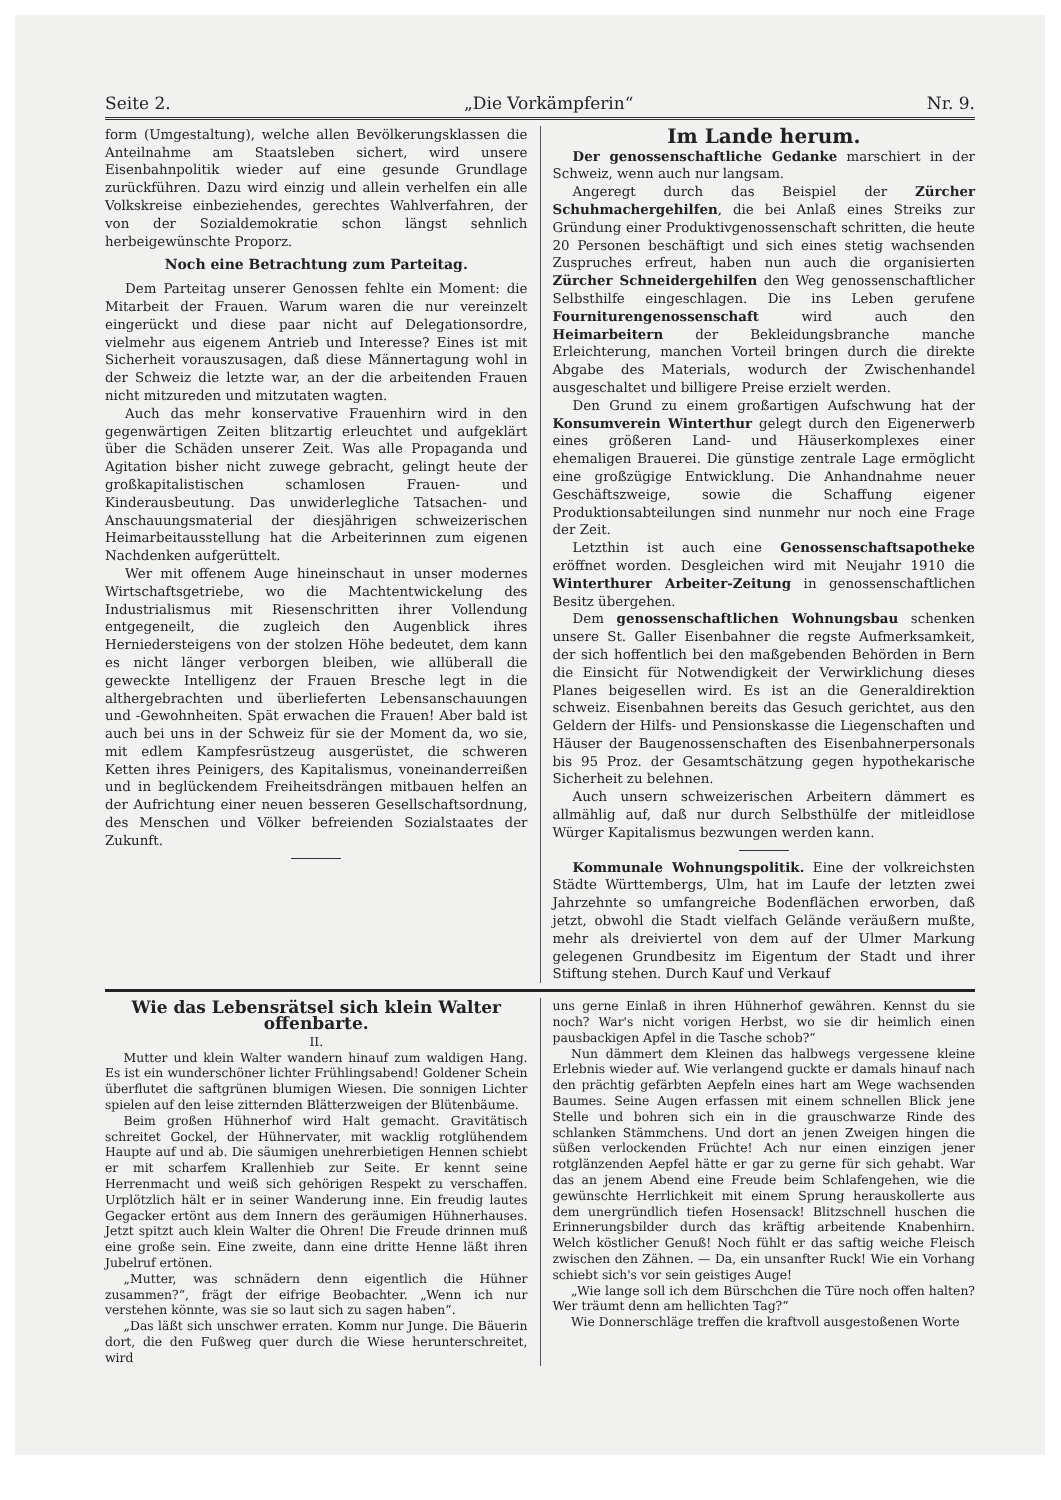Seite 2. „Die Vorkämpferin“Nr. 9.
form (Umgestaltung), welche allen Bevölkerungsklassen die Anteilnahme am Staatsleben sichert, wird unsere Eisenbahnpolitik wieder auf eine gesunde Grundlage zurückführen. Dazu wird einzig und allein verhelfen ein alle Volkskreise einbeziehendes, gerechtes Wahlverfahren, der von der Sozialdemokratie schon längst sehnlich herbeigewünschte Proporz.
Noch eine Betrachtung zum Parteitag.
Dem Parteitag unserer Genossen fehlte ein Moment: die Mitarbeit der Frauen. Warum waren die nur vereinzelt eingerückt und diese paar nicht auf Delegationsordre, vielmehr aus eigenem Antrieb und Interesse? Eines ist mit Sicherheit vorauszusagen, daß diese Männertagung wohl in der Schweiz die letzte war, an der die arbeitenden Frauen nicht mitzureden und mitzutaten wagten.
Auch das mehr konservative Frauenhirn wird in den gegenwärtigen Zeiten blitzartig erleuchtet und aufgeklärt über die Schäden unserer Zeit. Was alle Propaganda und Agitation bisher nicht zuwege gebracht, gelingt heute der großkapitalistischen schamlosen Frauen- und Kinderausbeutung. Das unwiderlegliche Tatsachen- und Anschauungsmaterial der diesjährigen schweizerischen Heimarbeitausstellung hat die Arbeiterinnen zum eigenen Nachdenken aufgerüttelt.
Wer mit offenem Auge hineinschaut in unser modernes Wirtschaftsgetriebe, wo die Machtentwickelung des Industrialismus mit Riesenschritten ihrer Vollendung entgegeneilt, die zugleich den Augenblick ihres Herniedersteigens von der stolzen Höhe bedeutet, dem kann es nicht länger verborgen bleiben, wie allüberall die geweckte Intelligenz der Frauen Bresche legt in die althergebrachten und überlieferten Lebensanschauungen und -Gewohnheiten. Spät erwachen die Frauen! Aber bald ist auch bei uns in der Schweiz für sie der Moment da, wo sie, mit edlem Kampfesrüstzeug ausgerüstet, die schweren Ketten ihres Peinigers, des Kapitalismus, voneinanderreißen und in beglückendem Freiheitsdrängen mitbauen helfen an der Aufrichtung einer neuen besseren Gesellschaftsordnung, des Menschen und Völker befreienden Sozialstaates der Zukunft.
Im Lande herum.
Der genossenschaftliche Gedanke marschiert in der Schweiz, wenn auch nur langsam.
Angeregt durch das Beispiel der Zürcher Schuhmachergehilfen, die bei Anlaß eines Streiks zur Gründung einer Produktivgenossenschaft schritten, die heute 20 Personen beschäftigt und sich eines stetig wachsenden Zuspruches erfreut, haben nun auch die organisierten Zürcher Schneidergehilfen den Weg genossenschaftlicher Selbsthilfe eingeschlagen. Die ins Leben gerufene Fourniturengenossenschaft wird auch den Heimarbeitern der Bekleidungsbranche manche Erleichterung, manchen Vorteil bringen durch die direkte Abgabe des Materials, wodurch der Zwischenhandel ausgeschaltet und billigere Preise erzielt werden.
Den Grund zu einem großartigen Aufschwung hat der Konsumverein Winterthur gelegt durch den Eigenerwerb eines größeren Land- und Häuserkomplexes einer ehemaligen Brauerei. Die günstige zentrale Lage ermöglicht eine großzügige Entwicklung. Die Anhandnahme neuer Geschäftszweige, sowie die Schaffung eigener Produktionsabteilungen sind nunmehr nur noch eine Frage der Zeit.
Letzthin ist auch eine Genossenschaftsapotheke eröffnet worden. Desgleichen wird mit Neujahr 1910 die Winterthurer Arbeiter-Zeitung in genossenschaftlichen Besitz übergehen.
Dem genossenschaftlichen Wohnungsbau schenken unsere St. Galler Eisenbahner die regste Aufmerksamkeit, der sich hoffentlich bei den maßgebenden Behörden in Bern die Einsicht für Notwendigkeit der Verwirklichung dieses Planes beigesellen wird. Es ist an die Generaldirektion schweiz. Eisenbahnen bereits das Gesuch gerichtet, aus den Geldern der Hilfs- und Pensionskasse die Liegenschaften und Häuser der Baugenossenschaften des Eisenbahnerpersonals bis 95 Proz. der Gesamtschätzung gegen hypothekarische Sicherheit zu belehnen.
Auch unsern schweizerischen Arbeitern dämmert es allmählig auf, daß nur durch Selbsthülfe der mitleidlose Würger Kapitalismus bezwungen werden kann.
Kommunale Wohnungspolitik. Eine der volkreichsten Städte Württembergs, Ulm, hat im Laufe der letzten zwei Jahrzehnte so umfangreiche Bodenflächen erworben, daß jetzt, obwohl die Stadt vielfach Gelände veräußern mußte, mehr als dreiviertel von dem auf der Ulmer Markung gelegenen Grundbesitz im Eigentum der Stadt und ihrer Stiftung stehen. Durch Kauf und Verkauf
Wie das Lebensrätsel sich klein Walter offenbarte.
II.
Mutter und klein Walter wandern hinauf zum waldigen Hang. Es ist ein wunderschöner lichter Frühlingsabend! Goldener Schein überflutet die saftgrünen blumigen Wiesen. Die sonnigen Lichter spielen auf den leise zitternden Blätterzweigen der Blütenbäume.
Beim großen Hühnerhof wird Halt gemacht. Gravitätisch schreitet Gockel, der Hühnervater, mit wacklig rotglühendem Haupte auf und ab. Die säumigen unehrerbietigen Hennen schiebt er mit scharfem Krallenhieb zur Seite. Er kennt seine Herrenmacht und weiß sich gehörigen Respekt zu verschaffen. Urplötzlich hält er in seiner Wanderung inne. Ein freudig lautes Gegacker ertönt aus dem Innern des geräumigen Hühnerhauses. Jetzt spitzt auch klein Walter die Ohren! Die Freude drinnen muß eine große sein. Eine zweite, dann eine dritte Henne läßt ihren Jubelruf ertönen.
„Mutter, was schnädern denn eigentlich die Hühner zusammen?“, frägt der eifrige Beobachter. „Wenn ich nur verstehen könnte, was sie so laut sich zu sagen haben“.
„Das läßt sich unschwer erraten. Komm nur Junge. Die Bäuerin dort, die den Fußweg quer durch die Wiese herunterschreitet, wird
uns gerne Einlaß in ihren Hühnerhof gewähren. Kennst du sie noch? War's nicht vorigen Herbst, wo sie dir heimlich einen pausbackigen Apfel in die Tasche schob?“
Nun dämmert dem Kleinen das halbwegs vergessene kleine Erlebnis wieder auf. Wie verlangend guckte er damals hinauf nach den prächtig gefärbten Aepfeln eines hart am Wege wachsenden Baumes. Seine Augen erfassen mit einem schnellen Blick jene Stelle und bohren sich ein in die grauschwarze Rinde des schlanken Stämmchens. Und dort an jenen Zweigen hingen die süßen verlockenden Früchte! Ach nur einen einzigen jener rotglänzenden Aepfel hätte er gar zu gerne für sich gehabt. War das an jenem Abend eine Freude beim Schlafengehen, wie die gewünschte Herrlichkeit mit einem Sprung herauskollerte aus dem unergründlich tiefen Hosensack! Blitzschnell huschen die Erinnerungsbilder durch das kräftig arbeitende Knabenhirn. Welch köstlicher Genuß! Noch fühlt er das saftig weiche Fleisch zwischen den Zähnen. — Da, ein unsanfter Ruck! Wie ein Vorhang schiebt sich's vor sein geistiges Auge!
„Wie lange soll ich dem Bürschchen die Türe noch offen halten? Wer träumt denn am hellichten Tag?“
Wie Donnerschläge treffen die kraftvoll ausgestoßenen Worte